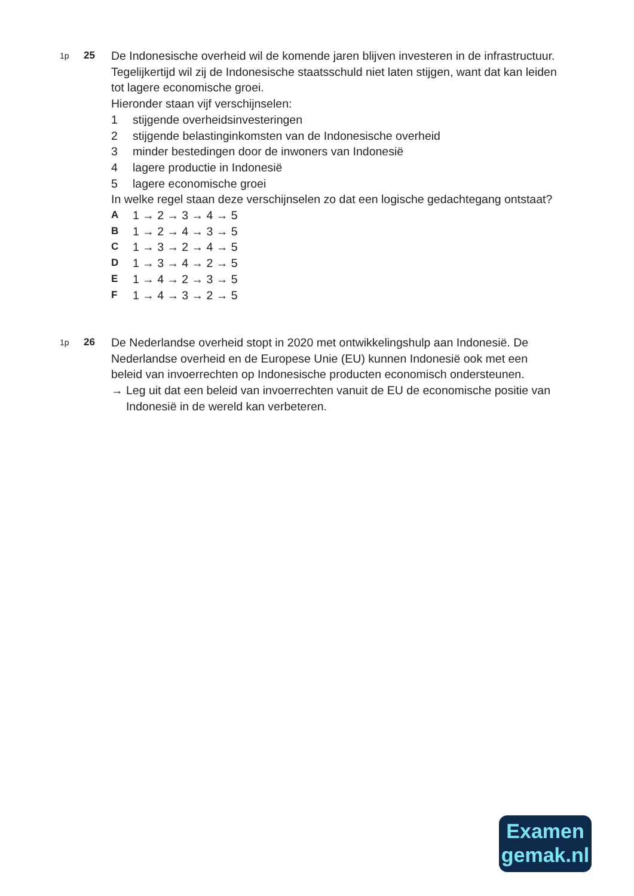1p
25 De Indonesische overheid wil de komende jaren blijven investeren in de infrastructuur. Tegelijkertijd wil zij de Indonesische staatsschuld niet laten stijgen, want dat kan leiden tot lagere economische groei.
Hieronder staan vijf verschijnselen:
1 stijgende overheidsinvesteringen
2 stijgende belastinginkomsten van de Indonesische overheid
3 minder bestedingen door de inwoners van Indonesië
4 lagere productie in Indonesië
5 lagere economische groei
In welke regel staan deze verschijnselen zo dat een logische gedachtegang ontstaat?
A 1 → 2 → 3 → 4 → 5
B 1 → 2 → 4 → 3 → 5
C 1 → 3 → 2 → 4 → 5
D 1 → 3 → 4 → 2 → 5
E 1 → 4 → 2 → 3 → 5
F 1 → 4 → 3 → 2 → 5
1p
26 De Nederlandse overheid stopt in 2020 met ontwikkelingshulp aan Indonesië. De Nederlandse overheid en de Europese Unie (EU) kunnen Indonesië ook met een beleid van invoerrechten op Indonesische producten economisch ondersteunen.
→ Leg uit dat een beleid van invoerrechten vanuit de EU de economische positie van Indonesië in de wereld kan verbeteren.
Examen
gemak.nl